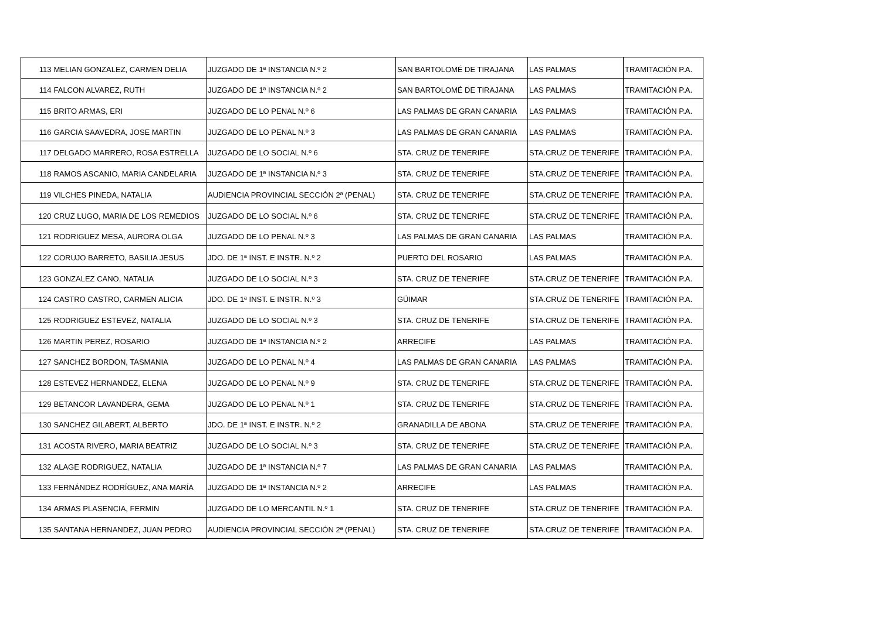| 113 | MELIAN GONZALEZ, CARMEN DELIA | JUZGADO DE 1ª INSTANCIA N.º 2 | SAN BARTOLOMÉ DE TIRAJANA | LAS PALMAS | TRAMITACIÓN P.A. |
| 114 | FALCON ALVAREZ, RUTH | JUZGADO DE 1ª INSTANCIA N.º 2 | SAN BARTOLOMÉ DE TIRAJANA | LAS PALMAS | TRAMITACIÓN P.A. |
| 115 | BRITO ARMAS, ERI | JUZGADO DE LO PENAL N.º 6 | LAS PALMAS DE GRAN CANARIA | LAS PALMAS | TRAMITACIÓN P.A. |
| 116 | GARCIA SAAVEDRA, JOSE MARTIN | JUZGADO DE LO PENAL N.º 3 | LAS PALMAS DE GRAN CANARIA | LAS PALMAS | TRAMITACIÓN P.A. |
| 117 | DELGADO MARRERO, ROSA ESTRELLA | JUZGADO DE LO SOCIAL N.º 6 | STA. CRUZ DE TENERIFE | STA.CRUZ DE TENERIFE | TRAMITACIÓN P.A. |
| 118 | RAMOS ASCANIO, MARIA CANDELARIA | JUZGADO DE 1ª INSTANCIA N.º 3 | STA. CRUZ DE TENERIFE | STA.CRUZ DE TENERIFE | TRAMITACIÓN P.A. |
| 119 | VILCHES PINEDA, NATALIA | AUDIENCIA PROVINCIAL SECCIÓN 2ª (PENAL) | STA. CRUZ DE TENERIFE | STA.CRUZ DE TENERIFE | TRAMITACIÓN P.A. |
| 120 | CRUZ LUGO, MARIA DE LOS REMEDIOS | JUZGADO DE LO SOCIAL N.º 6 | STA. CRUZ DE TENERIFE | STA.CRUZ DE TENERIFE | TRAMITACIÓN P.A. |
| 121 | RODRIGUEZ MESA, AURORA OLGA | JUZGADO DE LO PENAL N.º 3 | LAS PALMAS DE GRAN CANARIA | LAS PALMAS | TRAMITACIÓN P.A. |
| 122 | CORUJO BARRETO, BASILIA JESUS | JDO. DE 1ª INST. E INSTR. N.º 2 | PUERTO DEL ROSARIO | LAS PALMAS | TRAMITACIÓN P.A. |
| 123 | GONZALEZ CANO, NATALIA | JUZGADO DE LO SOCIAL N.º 3 | STA. CRUZ DE TENERIFE | STA.CRUZ DE TENERIFE | TRAMITACIÓN P.A. |
| 124 | CASTRO CASTRO, CARMEN ALICIA | JDO. DE 1ª INST. E INSTR. N.º 3 | GÜIMAR | STA.CRUZ DE TENERIFE | TRAMITACIÓN P.A. |
| 125 | RODRIGUEZ ESTEVEZ, NATALIA | JUZGADO DE LO SOCIAL N.º 3 | STA. CRUZ DE TENERIFE | STA.CRUZ DE TENERIFE | TRAMITACIÓN P.A. |
| 126 | MARTIN PEREZ, ROSARIO | JUZGADO DE 1ª INSTANCIA N.º 2 | ARRECIFE | LAS PALMAS | TRAMITACIÓN P.A. |
| 127 | SANCHEZ BORDON, TASMANIA | JUZGADO DE LO PENAL N.º 4 | LAS PALMAS DE GRAN CANARIA | LAS PALMAS | TRAMITACIÓN P.A. |
| 128 | ESTEVEZ HERNANDEZ, ELENA | JUZGADO DE LO PENAL N.º 9 | STA. CRUZ DE TENERIFE | STA.CRUZ DE TENERIFE | TRAMITACIÓN P.A. |
| 129 | BETANCOR LAVANDERA, GEMA | JUZGADO DE LO PENAL N.º 1 | STA. CRUZ DE TENERIFE | STA.CRUZ DE TENERIFE | TRAMITACIÓN P.A. |
| 130 | SANCHEZ GILABERT, ALBERTO | JDO. DE 1ª INST. E INSTR. N.º 2 | GRANADILLA DE ABONA | STA.CRUZ DE TENERIFE | TRAMITACIÓN P.A. |
| 131 | ACOSTA RIVERO, MARIA BEATRIZ | JUZGADO DE LO SOCIAL N.º 3 | STA. CRUZ DE TENERIFE | STA.CRUZ DE TENERIFE | TRAMITACIÓN P.A. |
| 132 | ALAGE RODRIGUEZ, NATALIA | JUZGADO DE 1ª INSTANCIA N.º 7 | LAS PALMAS DE GRAN CANARIA | LAS PALMAS | TRAMITACIÓN P.A. |
| 133 | FERNÁNDEZ RODRÍGUEZ, ANA MARÍA | JUZGADO DE 1ª INSTANCIA N.º 2 | ARRECIFE | LAS PALMAS | TRAMITACIÓN P.A. |
| 134 | ARMAS PLASENCIA, FERMIN | JUZGADO DE LO MERCANTIL N.º 1 | STA. CRUZ DE TENERIFE | STA.CRUZ DE TENERIFE | TRAMITACIÓN P.A. |
| 135 | SANTANA HERNANDEZ, JUAN PEDRO | AUDIENCIA PROVINCIAL SECCIÓN 2ª (PENAL) | STA. CRUZ DE TENERIFE | STA.CRUZ DE TENERIFE | TRAMITACIÓN P.A. |